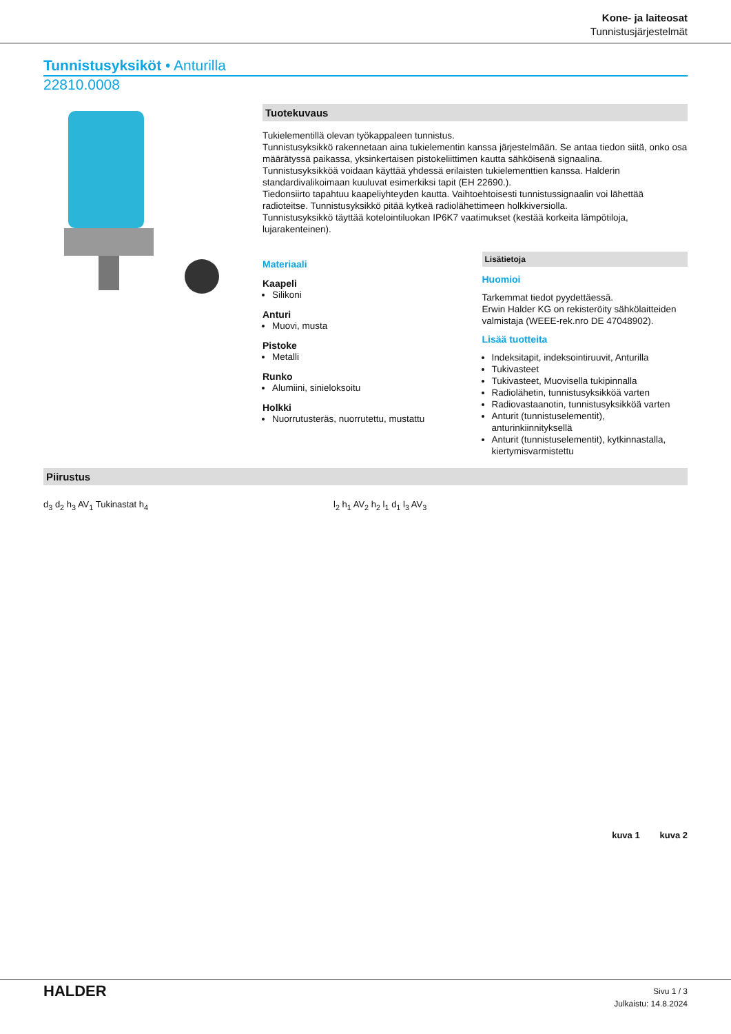Kone- ja laiteosat
Tunnistusjärjestelmät
Tunnistusyksiköt • Anturilla
22810.0008
Tuotekuvaus
Tukielementillä olevan työkappaleen tunnistus.
Tunnistusyksikkö rakennetaan aina tukielementin kanssa järjestelmään. Se antaa tiedon siitä, onko osa määrätyssä paikassa, yksinkertaisen pistokeliittimen kautta sähköisenä signaalina.
Tunnistusyksikköä voidaan käyttää yhdessä erilaisten tukielementtien kanssa. Halderin standardivalikoimaan kuuluvat esimerkiksi tapit (EH 22690.).
Tiedonsiirto tapahtuu kaapeliyhteyden kautta. Vaihtoehtoisesti tunnistussignaalin voi lähettää radioteitse. Tunnistusyksikkö pitää kytkeä radiolähettimeen holkkiversiolla.
Tunnistusyksikkö täyttää kotelointiluokan IP6K7 vaatimukset (kestää korkeita lämpötiloja, lujarakenteinen).
Materiaali
Kaapeli
Silikoni
Anturi
Muovi, musta
Pistoke
Metalli
Runko
Alumiini, sinieloksoitu
Holkki
Nuorrutusteräs, nuorrutettu, mustattu
Lisätietoja
Huomioi
Tarkemmat tiedot pyydettäessä.
Erwin Halder KG on rekisteröity sähkölaitteiden valmistaja (WEEE-rek.nro DE 47048902).
Lisää tuotteita
Indeksitapit, indeksointiruuvit, Anturilla
Tukivasteet
Tukivasteet, Muovisella tukipinnalla
Radiolähetin, tunnistusyksikköä varten
Radiovastaanotin, tunnistusyksikköä varten
Anturit (tunnistuselementit), anturinkiinnityksellä
Anturit (tunnistuselementit), kytkinnastalla, kiertymisvarmistettu
Piirustus
d<sub>3</sub> d<sub>2</sub> h<sub>3</sub> AV<sub>1</sub> Tukinastat h<sub>4</sub> l<sub>2</sub> h<sub>1</sub> AV<sub>2</sub> h<sub>2</sub> l<sub>1</sub> d<sub>1</sub> l<sub>3</sub> AV<sub>3</sub>
kuva 1 kuva 2
HALDER
Sivu 1 / 3
Julkaistu: 14.8.2024